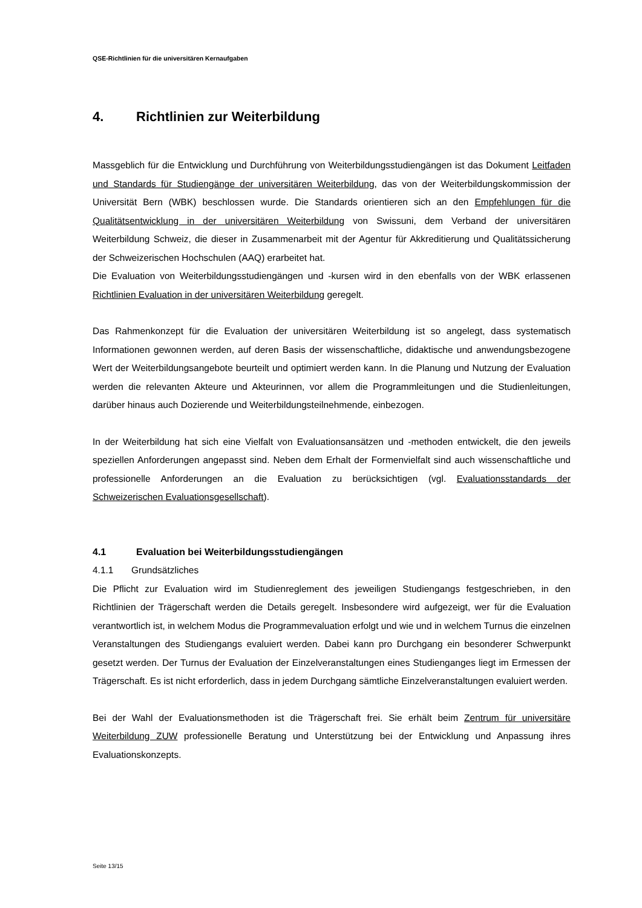QSE-Richtlinien für die universitären Kernaufgaben
4. Richtlinien zur Weiterbildung
Massgeblich für die Entwicklung und Durchführung von Weiterbildungsstudiengängen ist das Dokument Leitfaden und Standards für Studiengänge der universitären Weiterbildung, das von der Weiterbildungskommission der Universität Bern (WBK) beschlossen wurde. Die Standards orientieren sich an den Empfehlungen für die Qualitätsentwicklung in der universitären Weiterbildung von Swissuni, dem Verband der universitären Weiterbildung Schweiz, die dieser in Zusammenarbeit mit der Agentur für Akkreditierung und Qualitätssicherung der Schweizerischen Hochschulen (AAQ) erarbeitet hat.
Die Evaluation von Weiterbildungsstudiengängen und -kursen wird in den ebenfalls von der WBK erlassenen Richtlinien Evaluation in der universitären Weiterbildung geregelt.
Das Rahmenkonzept für die Evaluation der universitären Weiterbildung ist so angelegt, dass systematisch Informationen gewonnen werden, auf deren Basis der wissenschaftliche, didaktische und anwendungsbezogene Wert der Weiterbildungsangebote beurteilt und optimiert werden kann. In die Planung und Nutzung der Evaluation werden die relevanten Akteure und Akteurinnen, vor allem die Programmleitungen und die Studienleitungen, darüber hinaus auch Dozierende und Weiterbildungsteilnehmende, einbezogen.
In der Weiterbildung hat sich eine Vielfalt von Evaluationsansätzen und -methoden entwickelt, die den jeweils speziellen Anforderungen angepasst sind. Neben dem Erhalt der Formenvielfalt sind auch wissenschaftliche und professionelle Anforderungen an die Evaluation zu berücksichtigen (vgl. Evaluationsstandards der Schweizerischen Evaluationsgesellschaft).
4.1 Evaluation bei Weiterbildungsstudiengängen
4.1.1 Grundsätzliches
Die Pflicht zur Evaluation wird im Studienreglement des jeweiligen Studiengangs festgeschrieben, in den Richtlinien der Trägerschaft werden die Details geregelt. Insbesondere wird aufgezeigt, wer für die Evaluation verantwortlich ist, in welchem Modus die Programmevaluation erfolgt und wie und in welchem Turnus die einzelnen Veranstaltungen des Studiengangs evaluiert werden. Dabei kann pro Durchgang ein besonderer Schwerpunkt gesetzt werden. Der Turnus der Evaluation der Einzelveranstaltungen eines Studienganges liegt im Ermessen der Trägerschaft. Es ist nicht erforderlich, dass in jedem Durchgang sämtliche Einzelveranstaltungen evaluiert werden.
Bei der Wahl der Evaluationsmethoden ist die Trägerschaft frei. Sie erhält beim Zentrum für universitäre Weiterbildung ZUW professionelle Beratung und Unterstützung bei der Entwicklung und Anpassung ihres Evaluationskonzepts.
Seite 13/15